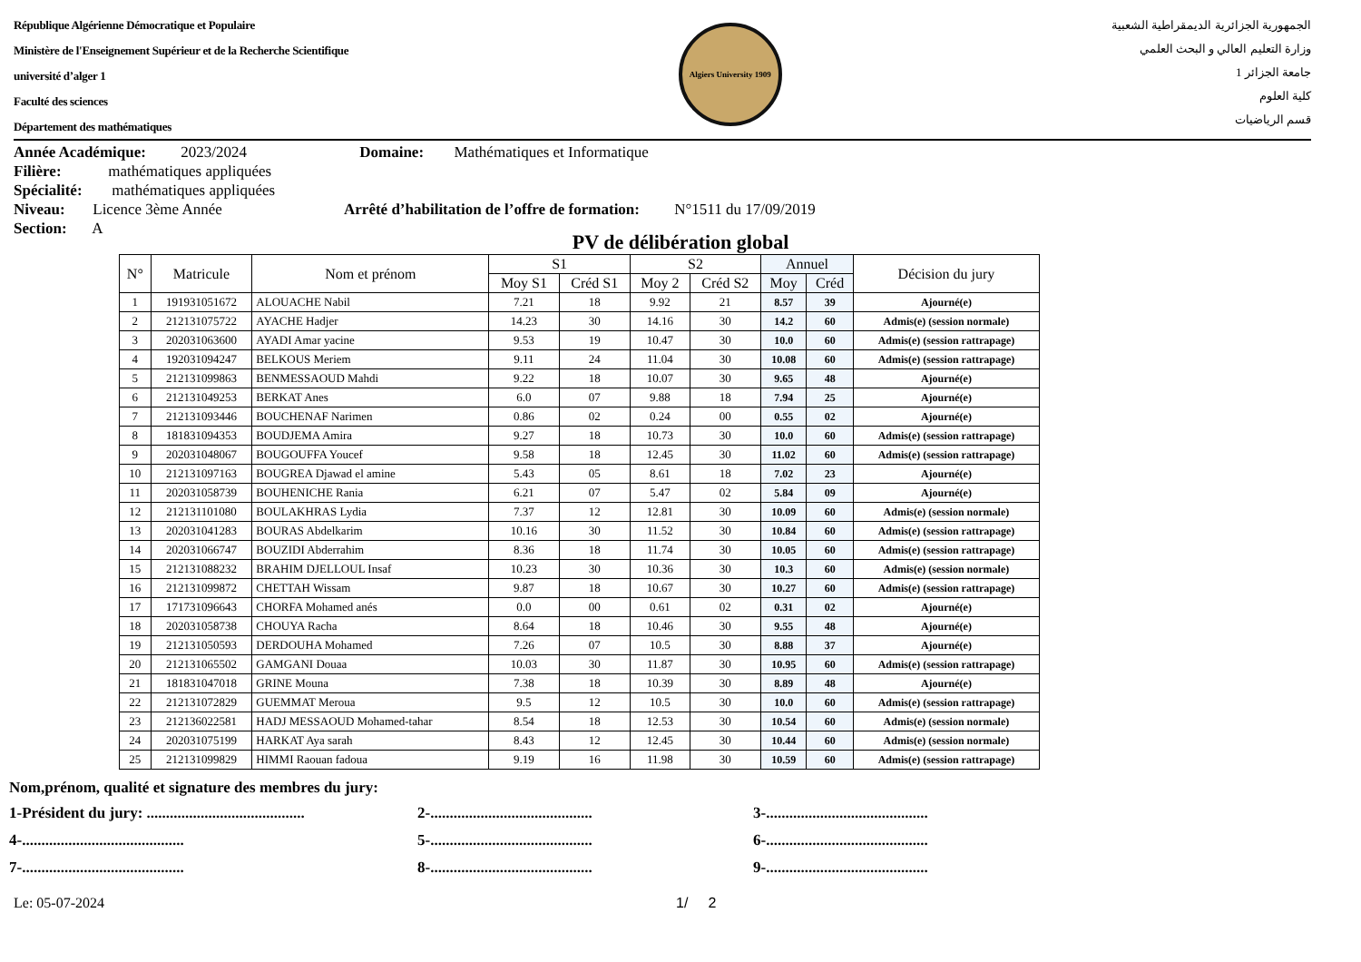République Algérienne Démocratique et Populaire
Ministère de l'Enseignement Supérieur et de la Recherche Scientifique
université d’alger 1
Faculté des sciences
Département des mathématiques
Algiers University 1909
الجمهورية الجزائرية الديمقراطية الشعبية
وزارة التعليم العالي و البحث العلمي
جامعة الجزائر 1
كلية العلوم
قسم الرياضيات
Année Académique: 2023/2024 Domaine: Mathématiques et Informatique
Filière: mathématiques appliquées
Spécialité: mathématiques appliquées
Niveau: Licence 3ème Année Arrêté d’habilitation de l’offre de formation: N°1511 du 17/09/2019
Section: A
PV de délibération global
| N° | Matricule | Nom et prénom | S1 | | S2 | | Annuel | | Décision du jury |
| --- | --- | --- | --- | --- | --- | --- | --- | --- | --- |
| | | | Moy S1 | Créd S1 | Moy 2 | Créd S2 | Moy | Créd | |
| 1 | 191931051672 | ALOUACHE Nabil | 7.21 | 18 | 9.92 | 21 | 8.57 | 39 | Ajourné(e) |
| 2 | 212131075722 | AYACHE Hadjer | 14.23 | 30 | 14.16 | 30 | 14.2 | 60 | Admis(e) (session normale) |
| 3 | 202031063600 | AYADI Amar yacine | 9.53 | 19 | 10.47 | 30 | 10.0 | 60 | Admis(e) (session rattrapage) |
| 4 | 192031094247 | BELKOUS Meriem | 9.11 | 24 | 11.04 | 30 | 10.08 | 60 | Admis(e) (session rattrapage) |
| 5 | 212131099863 | BENMESSAOUD Mahdi | 9.22 | 18 | 10.07 | 30 | 9.65 | 48 | Ajourné(e) |
| 6 | 212131049253 | BERKAT Anes | 6.0 | 07 | 9.88 | 18 | 7.94 | 25 | Ajourné(e) |
| 7 | 212131093446 | BOUCHENAF Narimen | 0.86 | 02 | 0.24 | 00 | 0.55 | 02 | Ajourné(e) |
| 8 | 181831094353 | BOUDJEMA Amira | 9.27 | 18 | 10.73 | 30 | 10.0 | 60 | Admis(e) (session rattrapage) |
| 9 | 202031048067 | BOUGOUFFA Youcef | 9.58 | 18 | 12.45 | 30 | 11.02 | 60 | Admis(e) (session rattrapage) |
| 10 | 212131097163 | BOUGREA Djawad el amine | 5.43 | 05 | 8.61 | 18 | 7.02 | 23 | Ajourné(e) |
| 11 | 202031058739 | BOUHENICHE Rania | 6.21 | 07 | 5.47 | 02 | 5.84 | 09 | Ajourné(e) |
| 12 | 212131101080 | BOULAKHRAS Lydia | 7.37 | 12 | 12.81 | 30 | 10.09 | 60 | Admis(e) (session normale) |
| 13 | 202031041283 | BOURAS Abdelkarim | 10.16 | 30 | 11.52 | 30 | 10.84 | 60 | Admis(e) (session rattrapage) |
| 14 | 202031066747 | BOUZIDI Abderrahim | 8.36 | 18 | 11.74 | 30 | 10.05 | 60 | Admis(e) (session rattrapage) |
| 15 | 212131088232 | BRAHIM DJELLOUL Insaf | 10.23 | 30 | 10.36 | 30 | 10.3 | 60 | Admis(e) (session normale) |
| 16 | 212131099872 | CHETTAH Wissam | 9.87 | 18 | 10.67 | 30 | 10.27 | 60 | Admis(e) (session rattrapage) |
| 17 | 171731096643 | CHORFA Mohamed anés | 0.0 | 00 | 0.61 | 02 | 0.31 | 02 | Ajourné(e) |
| 18 | 202031058738 | CHOUYA Racha | 8.64 | 18 | 10.46 | 30 | 9.55 | 48 | Ajourné(e) |
| 19 | 212131050593 | DERDOUHA Mohamed | 7.26 | 07 | 10.5 | 30 | 8.88 | 37 | Ajourné(e) |
| 20 | 212131065502 | GAMGANI Douaa | 10.03 | 30 | 11.87 | 30 | 10.95 | 60 | Admis(e) (session rattrapage) |
| 21 | 181831047018 | GRINE Mouna | 7.38 | 18 | 10.39 | 30 | 8.89 | 48 | Ajourné(e) |
| 22 | 212131072829 | GUEMMAT Meroua | 9.5 | 12 | 10.5 | 30 | 10.0 | 60 | Admis(e) (session rattrapage) |
| 23 | 212136022581 | HADJ MESSAOUD Mohamed-tahar | 8.54 | 18 | 12.53 | 30 | 10.54 | 60 | Admis(e) (session normale) |
| 24 | 202031075199 | HARKAT Aya sarah | 8.43 | 12 | 12.45 | 30 | 10.44 | 60 | Admis(e) (session normale) |
| 25 | 212131099829 | HIMMI Raouan fadoua | 9.19 | 16 | 11.98 | 30 | 10.59 | 60 | Admis(e) (session rattrapage) |
Nom,prénom, qualité et signature des membres du jury:
1-Président du jury: .........................................
2-..........................................
3-..........................................
4-..........................................
5-..........................................
6-..........................................
7-..........................................
8-..........................................
9-..........................................
Le: 05-07-2024 1/ 2